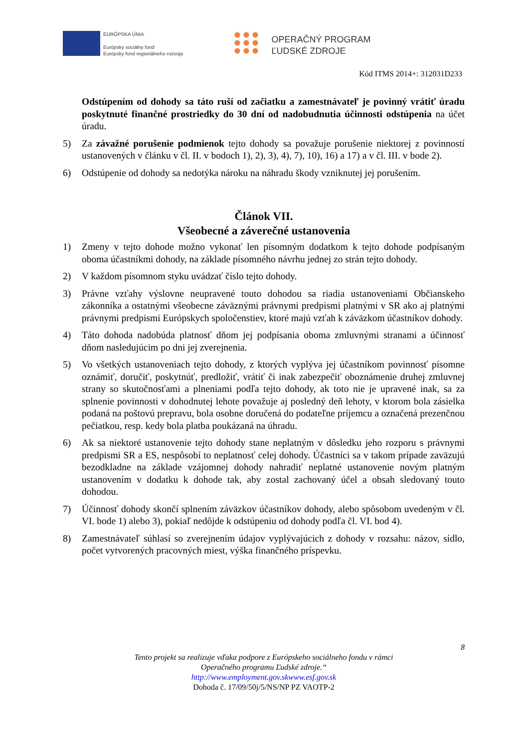EURÓPSKA ÚNIA
Európsky sociálny fond
Európsky fond regionálneho rozvoja
OPERAČNÝ PROGRAM
ĽUDSKÉ ZDROJE
Kód ITMS 2014+: 312031D233
Odstúpením od dohody sa táto ruší od začiatku a zamestnávateľ je povinný vrátiť úradu poskytnuté finančné prostriedky do 30 dní od nadobudnutia účinnosti odstúpenia na účet úradu.
5) Za závažné porušenie podmienok tejto dohody sa považuje porušenie niektorej z povinností ustanovených v článku v čl. II. v bodoch 1), 2), 3), 4), 7), 10), 16) a 17) a v čl. III. v bode 2).
6) Odstúpenie od dohody sa nedotýka nároku na náhradu škody vzniknutej jej porušením.
Článok VII.
Všeobecné a záverečné ustanovenia
1) Zmeny v tejto dohode možno vykonať len písomným dodatkom k tejto dohode podpísaným oboma účastníkmi dohody, na základe písomného návrhu jednej zo strán tejto dohody.
2) V každom písomnom styku uvádzať číslo tejto dohody.
3) Právne vzťahy výslovne neupravené touto dohodou sa riadia ustanoveniami Občianskeho zákonníka a ostatnými všeobecne záväznými právnymi predpismi platnými v SR ako aj platnými právnymi predpismi Európskych spoločenstiev, ktoré majú vzťah k záväzkom účastníkov dohody.
4) Táto dohoda nadobúda platnosť dňom jej podpísania oboma zmluvnými stranami a účinnosť dňom nasledujúcim po dni jej zverejnenia.
5) Vo všetkých ustanoveniach tejto dohody, z ktorých vyplýva jej účastníkom povinnosť písomne oznámiť, doručiť, poskytnúť, predložiť, vrátiť či inak zabezpečiť oboznámenie druhej zmluvnej strany so skutočnosťami a plneniami podľa tejto dohody, ak toto nie je upravené inak, sa za splnenie povinnosti v dohodnutej lehote považuje aj posledný deň lehoty, v ktorom bola zásielka podaná na poštovú prepravu, bola osobne doručená do podateľne príjemcu a označená prezenčnou pečiatkou, resp. kedy bola platba poukázaná na úhradu.
6) Ak sa niektoré ustanovenie tejto dohody stane neplatným v dôsledku jeho rozporu s právnymi predpismi SR a ES, nespôsobí to neplatnosť celej dohody. Účastníci sa v takom prípade zaväzujú bezodkladne na základe vzájomnej dohody nahradiť neplatné ustanovenie novým platným ustanovením v dodatku k dohode tak, aby zostal zachovaný účel a obsah sledovaný touto dohodou.
7) Účinnosť dohody skončí splnením záväzkov účastníkov dohody, alebo spôsobom uvedeným v čl. VI. bode 1) alebo 3), pokiaľ nedôjde k odstúpeniu od dohody podľa čl. VI. bod 4).
8) Zamestnávateľ súhlasí so zverejnením údajov vyplývajúcich z dohody v rozsahu: názov, sídlo, počet vytvorených pracovných miest, výška finančného príspevku.
8
Tento projekt sa realizuje vďaka podpore z Európskeho sociálneho fondu v rámci
Operačného programu Ľudské zdroje.“
http://www.employment.gov.skwww.esf.gov.sk
Dohoda č. 17/09/50j/5/NS/NP PZ VAOTP-2